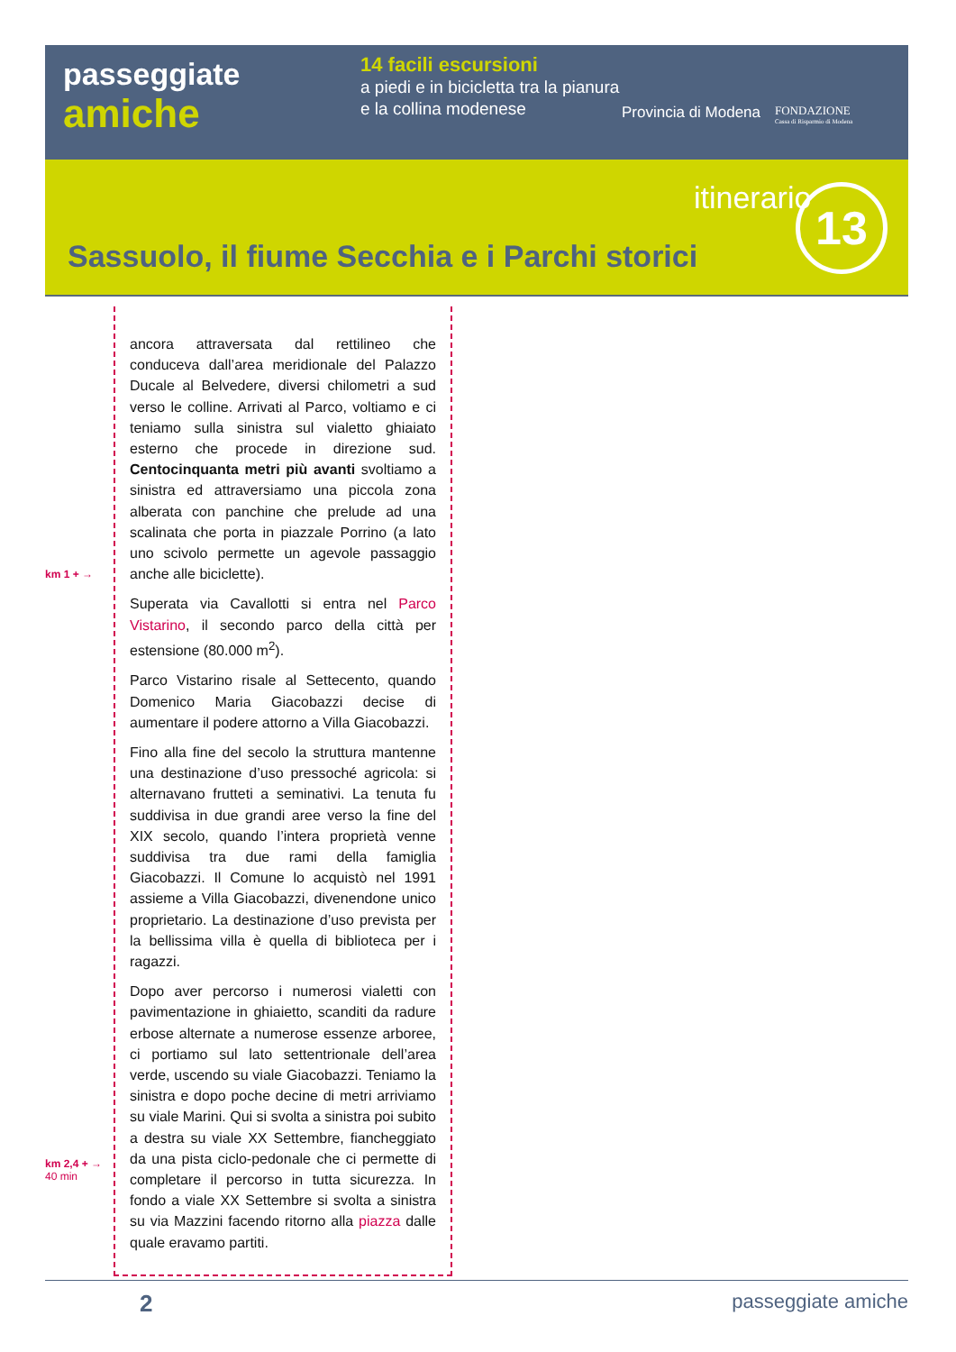passeggiate
amiche
14 facili escursioni
a piedi e in bicicletta tra la pianura e la collina modenese
Provincia di Modena
FONDAZIONE
Cassa di Risparmio di Modena
itinerario
13
Sassuolo, il fiume Secchia e i Parchi storici
km 1 + →
km 2,4 + →
40 min
ancora attraversata dal rettilineo che conduceva dall’area meridionale del Palazzo Ducale al Belvedere, diversi chilometri a sud verso le colline. Arrivati al Parco, voltiamo e ci teniamo sulla sinistra sul vialetto ghiaiato esterno che procede in direzione sud. Centocinquanta metri più avanti svoltiamo a sinistra ed attraversiamo una piccola zona alberata con panchine che prelude ad una scalinata che porta in piazzale Porrino (a lato uno scivolo permette un agevole passaggio anche alle biciclette).
Superata via Cavallotti si entra nel Parco Vistarino, il secondo parco della città per estensione (80.000 m<sup>2</sup>).
Parco Vistarino risale al Settecento, quando Domenico Maria Giacobazzi decise di aumentare il podere attorno a Villa Giacobazzi.
Fino alla fine del secolo la struttura mantenne una destinazione d’uso pressoché agricola: si alternavano frutteti a seminativi. La tenuta fu suddivisa in due grandi aree verso la fine del XIX secolo, quando l’intera proprietà venne suddivisa tra due rami della famiglia Giacobazzi. Il Comune lo acquistò nel 1991 assieme a Villa Giacobazzi, divenendone unico proprietario. La destinazione d’uso prevista per la bellissima villa è quella di biblioteca per i ragazzi.
Dopo aver percorso i numerosi vialetti con pavimentazione in ghiaietto, scanditi da radure erbose alternate a numerose essenze arboree, ci portiamo sul lato settentrionale dell’area verde, uscendo su viale Giacobazzi. Teniamo la sinistra e dopo poche decine di metri arriviamo su viale Marini. Qui si svolta a sinistra poi subito a destra su viale XX Settembre, fiancheggiato da una pista ciclo-pedonale che ci permette di completare il percorso in tutta sicurezza. In fondo a viale XX Settembre si svolta a sinistra su via Mazzini facendo ritorno alla piazza dalle quale eravamo partiti.
2 passeggiate amiche